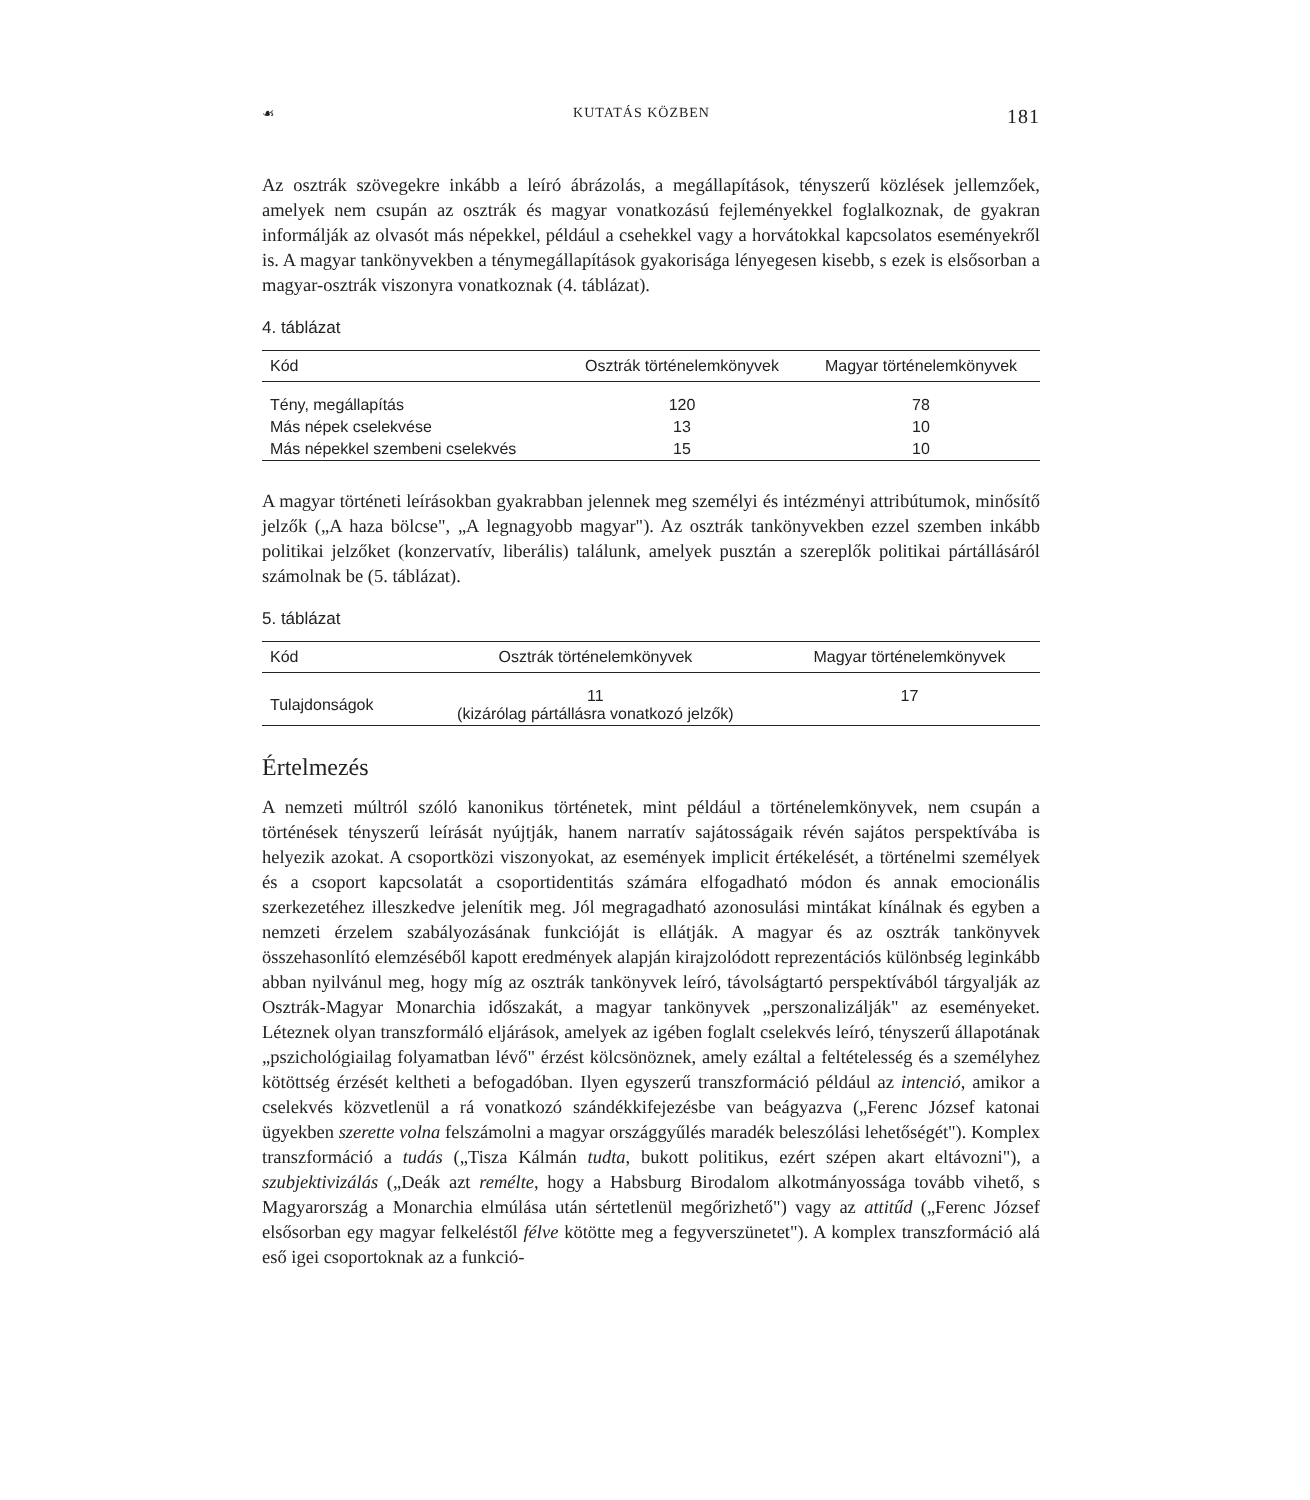☙ KUTATÁS KÖZBEN 181
Az osztrák szövegekre inkább a leíró ábrázolás, a megállapítások, tényszerű közlések jellemzőek, amelyek nem csupán az osztrák és magyar vonatkozású fejleményekkel foglalkoznak, de gyakran informálják az olvasót más népekkel, például a csehekkel vagy a horvátokkal kapcsolatos eseményekről is. A magyar tankönyvekben a ténymegállapítások gyakorisága lényegesen kisebb, s ezek is elsősorban a magyar-osztrák viszonyra vonatkoznak (4. táblázat).
4. táblázat
| Kód | Osztrák történelemkönyvek | Magyar történelemkönyvek |
| --- | --- | --- |
| Tény, megállapítás | 120 | 78 |
| Más népek cselekvése | 13 | 10 |
| Más népekkel szembeni cselekvés | 15 | 10 |
A magyar történeti leírásokban gyakrabban jelennek meg személyi és intézményi attribútumok, minősítő jelzők („A haza bölcse", „A legnagyobb magyar"). Az osztrák tankönyvekben ezzel szemben inkább politikai jelzőket (konzervatív, liberális) találunk, amelyek pusztán a szereplők politikai pártállásáról számolnak be (5. táblázat).
5. táblázat
| Kód | Osztrák történelemkönyvek | Magyar történelemkönyvek |
| --- | --- | --- |
| Tulajdonságok | 11 (kizárólag pártállásra vonatkozó jelzők) | 17 |
Értelmezés
A nemzeti múltról szóló kanonikus történetek, mint például a történelemkönyvek, nem csupán a történések tényszerű leírását nyújtják, hanem narratív sajátosságaik révén sajátos perspektívába is helyezik azokat. A csoportközi viszonyokat, az események implicit értékelését, a történelmi személyek és a csoport kapcsolatát a csoportidentitás számára elfogadható módon és annak emocionális szerkezetéhez illeszkedve jelenítik meg. Jól megragadható azonosulási mintákat kínálnak és egyben a nemzeti érzelem szabályozásának funkcióját is ellátják. A magyar és az osztrák tankönyvek összehasonlító elemzéséből kapott eredmények alapján kirajzolódott reprezentációs különbség leginkább abban nyilvánul meg, hogy míg az osztrák tankönyvek leíró, távolságtartó perspektívából tárgyalják az Osztrák-Magyar Monarchia időszakát, a magyar tankönyvek „perszonalizálják" az eseményeket. Léteznek olyan transzformáló eljárások, amelyek az igében foglalt cselekvés leíró, tényszerű állapotának „pszichológiailag folyamatban lévő" érzést kölcsönöznek, amely ezáltal a feltételesség és a személyhez kötöttség érzését keltheti a befogadóban. Ilyen egyszerű transzformáció például az intenció, amikor a cselekvés közvetlenül a rá vonatkozó szándékkifejezésbe van beágyazva („Ferenc József katonai ügyekben szerette volna felszámolni a magyar országgyűlés maradék beleszólási lehetőségét"). Komplex transzformáció a tudás („Tisza Kálmán tudta, bukott politikus, ezért szépen akart eltávozni"), a szubjektivizálás („Deák azt remélte, hogy a Habsburg Birodalom alkotmányossága tovább vihető, s Magyarország a Monarchia elmúlása után sértetlenül megőrizhető") vagy az attitűd („Ferenc József elsősorban egy magyar felkeléstől félve kötötte meg a fegyverszünetet"). A komplex transzformáció alá eső igei csoportoknak az a funkció-